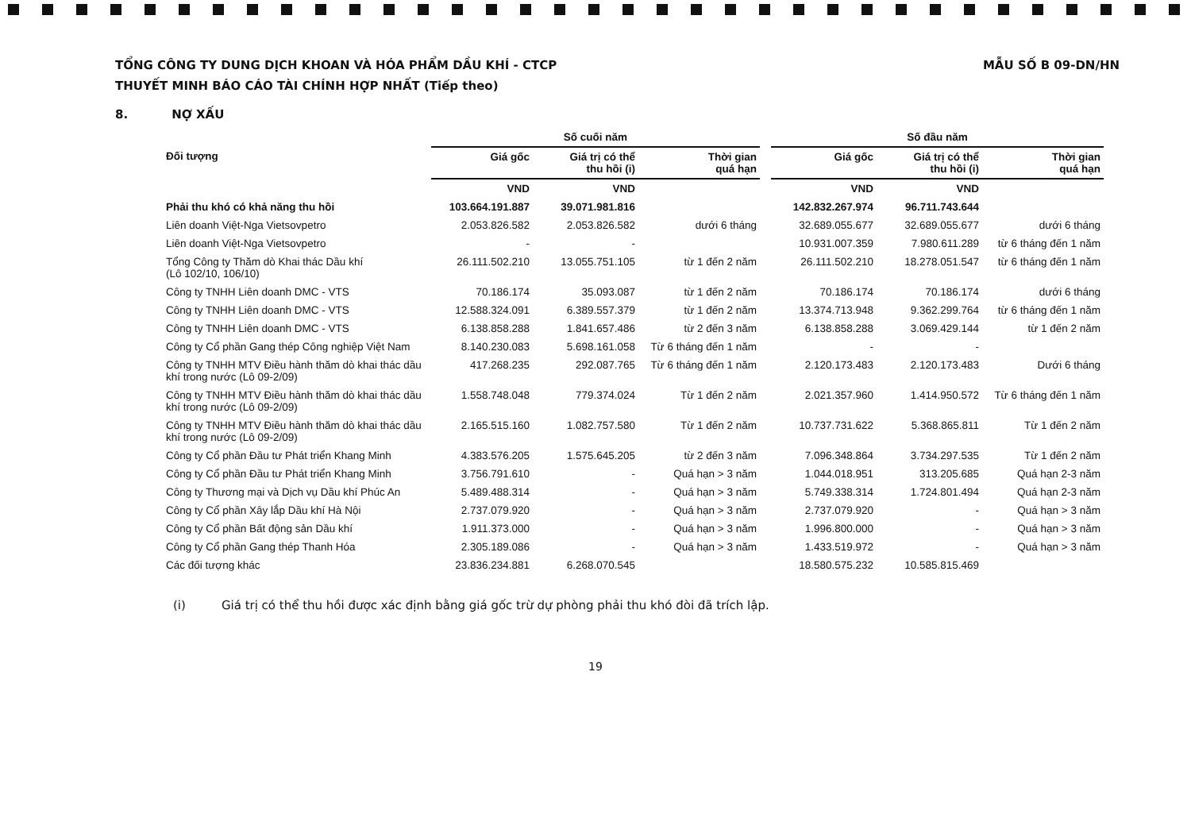TỔNG CÔNG TY DUNG DỊCH KHOAN VÀ HÓA PHẨM DẦU KHÍ - CTCP
THUYẾT MINH BÁO CÁO TÀI CHÍNH HỢP NHẤT (Tiếp theo)
MẪU SỐ B 09-DN/HN
8. NỢ XẤU
| | Số cuối năm | | | | Số đầu năm | | |
| --- | --- | --- | --- | --- | --- | --- | --- |
| Đối tượng | Giá gốc | Giá trị có thể thu hồi (i) | Thời gian quá hạn | | Giá gốc | Giá trị có thể thu hồi (i) | Thời gian quá hạn |
| | VND | VND | | | VND | VND | |
| Phải thu khó có khả năng thu hồi | 103.664.191.887 | 39.071.981.816 | | | 142.832.267.974 | 96.711.743.644 | |
| Liên doanh Việt-Nga Vietsovpetro | 2.053.826.582 | 2.053.826.582 | dưới 6 tháng | | 32.689.055.677 | 32.689.055.677 | dưới 6 tháng |
| Liên doanh Việt-Nga Vietsovpetro | - | - | | | 10.931.007.359 | 7.980.611.289 | từ 6 tháng đến 1 năm |
| Tổng Công ty Thăm dò Khai thác Dầu khí (Lô 102/10, 106/10) | 26.111.502.210 | 13.055.751.105 | từ 1 đến 2 năm | | 26.111.502.210 | 18.278.051.547 | từ 6 tháng đến 1 năm |
| Công ty TNHH Liên doanh DMC - VTS | 70.186.174 | 35.093.087 | từ 1 đến 2 năm | | 70.186.174 | 70.186.174 | dưới 6 tháng |
| Công ty TNHH Liên doanh DMC - VTS | 12.588.324.091 | 6.389.557.379 | từ 1 đến 2 năm | | 13.374.713.948 | 9.362.299.764 | từ 6 tháng đến 1 năm |
| Công ty TNHH Liên doanh DMC - VTS | 6.138.858.288 | 1.841.657.486 | từ 2 đến 3 năm | | 6.138.858.288 | 3.069.429.144 | từ 1 đến 2 năm |
| Công ty Cổ phần Gang thép Công nghiệp Việt Nam | 8.140.230.083 | 5.698.161.058 | Từ 6 tháng đến 1 năm | | - | - | |
| Công ty TNHH MTV Điều hành thăm dò khai thác dầu khí trong nước (Lô 09-2/09) | 417.268.235 | 292.087.765 | Từ 6 tháng đến 1 năm | | 2.120.173.483 | 2.120.173.483 | Dưới 6 tháng |
| Công ty TNHH MTV Điều hành thăm dò khai thác dầu khí trong nước (Lô 09-2/09) | 1.558.748.048 | 779.374.024 | Từ 1 đến 2 năm | | 2.021.357.960 | 1.414.950.572 | Từ 6 tháng đến 1 năm |
| Công ty TNHH MTV Điều hành thăm dò khai thác dầu khí trong nước (Lô 09-2/09) | 2.165.515.160 | 1.082.757.580 | Từ 1 đến 2 năm | | 10.737.731.622 | 5.368.865.811 | Từ 1 đến 2 năm |
| Công ty Cổ phần Đầu tư Phát triển Khang Minh | 4.383.576.205 | 1.575.645.205 | từ 2 đến 3 năm | | 7.096.348.864 | 3.734.297.535 | Từ 1 đến 2 năm |
| Công ty Cổ phần Đầu tư Phát triển Khang Minh | 3.756.791.610 | - | Quá hạn > 3 năm | | 1.044.018.951 | 313.205.685 | Quá hạn 2-3 năm |
| Công ty Thương mại và Dịch vụ Dầu khí Phúc An | 5.489.488.314 | - | Quá hạn > 3 năm | | 5.749.338.314 | 1.724.801.494 | Quá hạn 2-3 năm |
| Công ty Cổ phần Xây lắp Dầu khí Hà Nội | 2.737.079.920 | - | Quá hạn > 3 năm | | 2.737.079.920 | - | Quá hạn > 3 năm |
| Công ty Cổ phần Bất động sản Dầu khí | 1.911.373.000 | - | Quá hạn > 3 năm | | 1.996.800.000 | - | Quá hạn > 3 năm |
| Công ty Cổ phần Gang thép Thanh Hóa | 2.305.189.086 | - | Quá hạn > 3 năm | | 1.433.519.972 | - | Quá hạn > 3 năm |
| Các đối tượng khác | 23.836.234.881 | 6.268.070.545 | | | 18.580.575.232 | 10.585.815.469 | |
(i) Giá trị có thể thu hồi được xác định bằng giá gốc trừ dự phòng phải thu khó đòi đã trích lập.
19